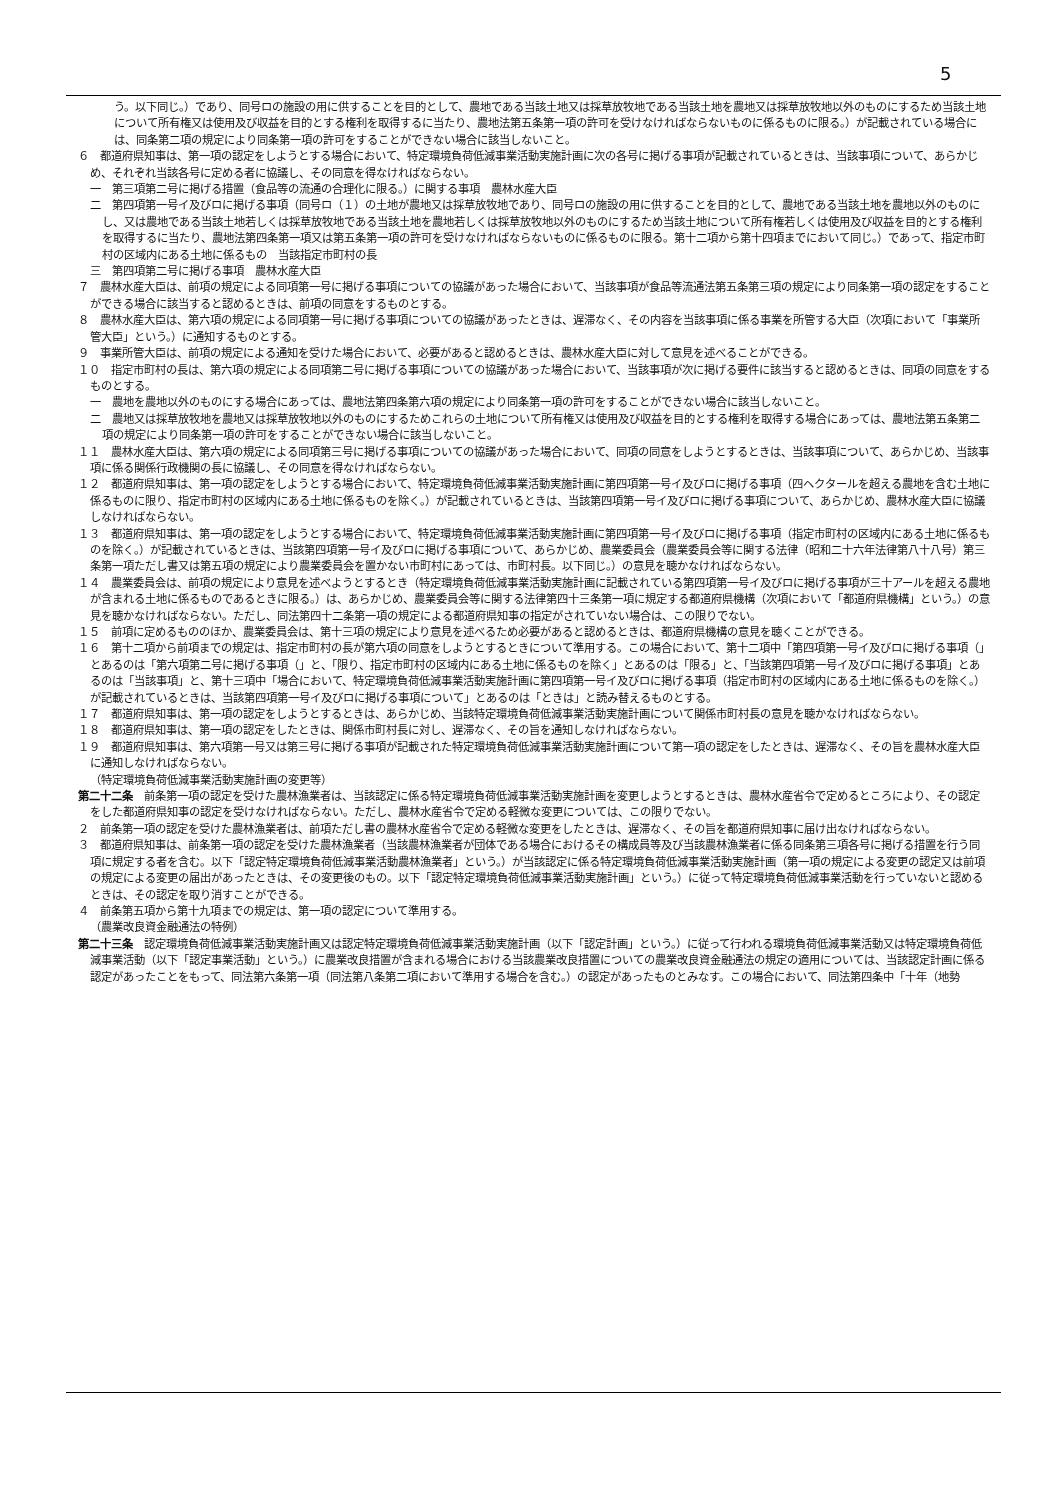5
う。以下同じ。）であり、同号ロの施設の用に供することを目的として、農地である当該土地又は採草放牧地である当該土地を農地又は採草放牧地以外のものにするため当該土地について所有権又は使用及び収益を目的とする権利を取得するに当たり、農地法第五条第一項の許可を受けなければならないものに係るものに限る。）が記載されている場合には、同条第二項の規定により同条第一項の許可をすることができない場合に該当しないこと。
６　都道府県知事は、第一項の認定をしようとする場合において、特定環境負荷低減事業活動実施計画に次の各号に掲げる事項が記載されているときは、当該事項について、あらかじめ、それぞれ当該各号に定める者に協議し、その同意を得なければならない。
一　第三項第二号に掲げる措置（食品等の流通の合理化に限る。）に関する事項　農林水産大臣
二　第四項第一号イ及びロに掲げる事項（同号ロ（１）の土地が農地又は採草放牧地であり、同号ロの施設の用に供することを目的として、農地である当該土地を農地以外のものにし、又は農地である当該土地若しくは採草放牧地である当該土地を農地若しくは採草放牧地以外のものにするため当該土地について所有権若しくは使用及び収益を目的とする権利を取得するに当たり、農地法第四条第一項又は第五条第一項の許可を受けなければならないものに係るものに限る。第十二項から第十四項までにおいて同じ。）であって、指定市町村の区域内にある土地に係るもの　当該指定市町村の長
三　第四項第二号に掲げる事項　農林水産大臣
７　農林水産大臣は、前項の規定による同項第一号に掲げる事項についての協議があった場合において、当該事項が食品等流通法第五条第三項の規定により同条第一項の認定をすることができる場合に該当すると認めるときは、前項の同意をするものとする。
８　農林水産大臣は、第六項の規定による同項第一号に掲げる事項についての協議があったときは、遅滞なく、その内容を当該事項に係る事業を所管する大臣（次項において「事業所管大臣」という。）に通知するものとする。
９　事業所管大臣は、前項の規定による通知を受けた場合において、必要があると認めるときは、農林水産大臣に対して意見を述べることができる。
１０　指定市町村の長は、第六項の規定による同項第二号に掲げる事項についての協議があった場合において、当該事項が次に掲げる要件に該当すると認めるときは、同項の同意をするものとする。
一　農地を農地以外のものにする場合にあっては、農地法第四条第六項の規定により同条第一項の許可をすることができない場合に該当しないこと。
二　農地又は採草放牧地を農地又は採草放牧地以外のものにするためこれらの土地について所有権又は使用及び収益を目的とする権利を取得する場合にあっては、農地法第五条第二項の規定により同条第一項の許可をすることができない場合に該当しないこと。
１１　農林水産大臣は、第六項の規定による同項第三号に掲げる事項についての協議があった場合において、同項の同意をしようとするときは、当該事項について、あらかじめ、当該事項に係る関係行政機関の長に協議し、その同意を得なければならない。
１２　都道府県知事は、第一項の認定をしようとする場合において、特定環境負荷低減事業活動実施計画に第四項第一号イ及びロに掲げる事項（四ヘクタールを超える農地を含む土地に係るものに限り、指定市町村の区域内にある土地に係るものを除く。）が記載されているときは、当該第四項第一号イ及びロに掲げる事項について、あらかじめ、農林水産大臣に協議しなければならない。
１３　都道府県知事は、第一項の認定をしようとする場合において、特定環境負荷低減事業活動実施計画に第四項第一号イ及びロに掲げる事項（指定市町村の区域内にある土地に係るものを除く。）が記載されているときは、当該第四項第一号イ及びロに掲げる事項について、あらかじめ、農業委員会（農業委員会等に関する法律（昭和二十六年法律第八十八号）第三条第一項ただし書又は第五項の規定により農業委員会を置かない市町村にあっては、市町村長。以下同じ。）の意見を聴かなければならない。
１４　農業委員会は、前項の規定により意見を述べようとするとき（特定環境負荷低減事業活動実施計画に記載されている第四項第一号イ及びロに掲げる事項が三十アールを超える農地が含まれる土地に係るものであるときに限る。）は、あらかじめ、農業委員会等に関する法律第四十三条第一項に規定する都道府県機構（次項において「都道府県機構」という。）の意見を聴かなければならない。ただし、同法第四十二条第一項の規定による都道府県知事の指定がされていない場合は、この限りでない。
１５　前項に定めるもののほか、農業委員会は、第十三項の規定により意見を述べるため必要があると認めるときは、都道府県機構の意見を聴くことができる。
１６　第十二項から前項までの規定は、指定市町村の長が第六項の同意をしようとするときについて準用する。この場合において、第十二項中「第四項第一号イ及びロに掲げる事項（」とあるのは「第六項第二号に掲げる事項（」と、「限り、指定市町村の区域内にある土地に係るものを除く」とあるのは「限る」と、「当該第四項第一号イ及びロに掲げる事項」とあるのは「当該事項」と、第十三項中「場合において、特定環境負荷低減事業活動実施計画に第四項第一号イ及びロに掲げる事項（指定市町村の区域内にある土地に係るものを除く。）が記載されているときは、当該第四項第一号イ及びロに掲げる事項について」とあるのは「ときは」と読み替えるものとする。
１７　都道府県知事は、第一項の認定をしようとするときは、あらかじめ、当該特定環境負荷低減事業活動実施計画について関係市町村長の意見を聴かなければならない。
１８　都道府県知事は、第一項の認定をしたときは、関係市町村長に対し、遅滞なく、その旨を通知しなければならない。
１９　都道府県知事は、第六項第一号又は第三号に掲げる事項が記載された特定環境負荷低減事業活動実施計画について第一項の認定をしたときは、遅滞なく、その旨を農林水産大臣に通知しなければならない。
（特定環境負荷低減事業活動実施計画の変更等）
第二十二条　前条第一項の認定を受けた農林漁業者は、当該認定に係る特定環境負荷低減事業活動実施計画を変更しようとするときは、農林水産省令で定めるところにより、その認定をした都道府県知事の認定を受けなければならない。ただし、農林水産省令で定める軽微な変更については、この限りでない。
２　前条第一項の認定を受けた農林漁業者は、前項ただし書の農林水産省令で定める軽微な変更をしたときは、遅滞なく、その旨を都道府県知事に届け出なければならない。
３　都道府県知事は、前条第一項の認定を受けた農林漁業者（当該農林漁業者が団体である場合におけるその構成員等及び当該農林漁業者に係る同条第三項各号に掲げる措置を行う同項に規定する者を含む。以下「認定特定環境負荷低減事業活動農林漁業者」という。）が当該認定に係る特定環境負荷低減事業活動実施計画（第一項の規定による変更の認定又は前項の規定による変更の届出があったときは、その変更後のもの。以下「認定特定環境負荷低減事業活動実施計画」という。）に従って特定環境負荷低減事業活動を行っていないと認めるときは、その認定を取り消すことができる。
４　前条第五項から第十九項までの規定は、第一項の認定について準用する。
（農業改良資金融通法の特例）
第二十三条　認定環境負荷低減事業活動実施計画又は認定特定環境負荷低減事業活動実施計画（以下「認定計画」という。）に従って行われる環境負荷低減事業活動又は特定環境負荷低減事業活動（以下「認定事業活動」という。）に農業改良措置が含まれる場合における当該農業改良措置についての農業改良資金融通法の規定の適用については、当該認定計画に係る認定があったことをもって、同法第六条第一項（同法第八条第二項において準用する場合を含む。）の認定があったものとみなす。この場合において、同法第四条中「十年（地勢